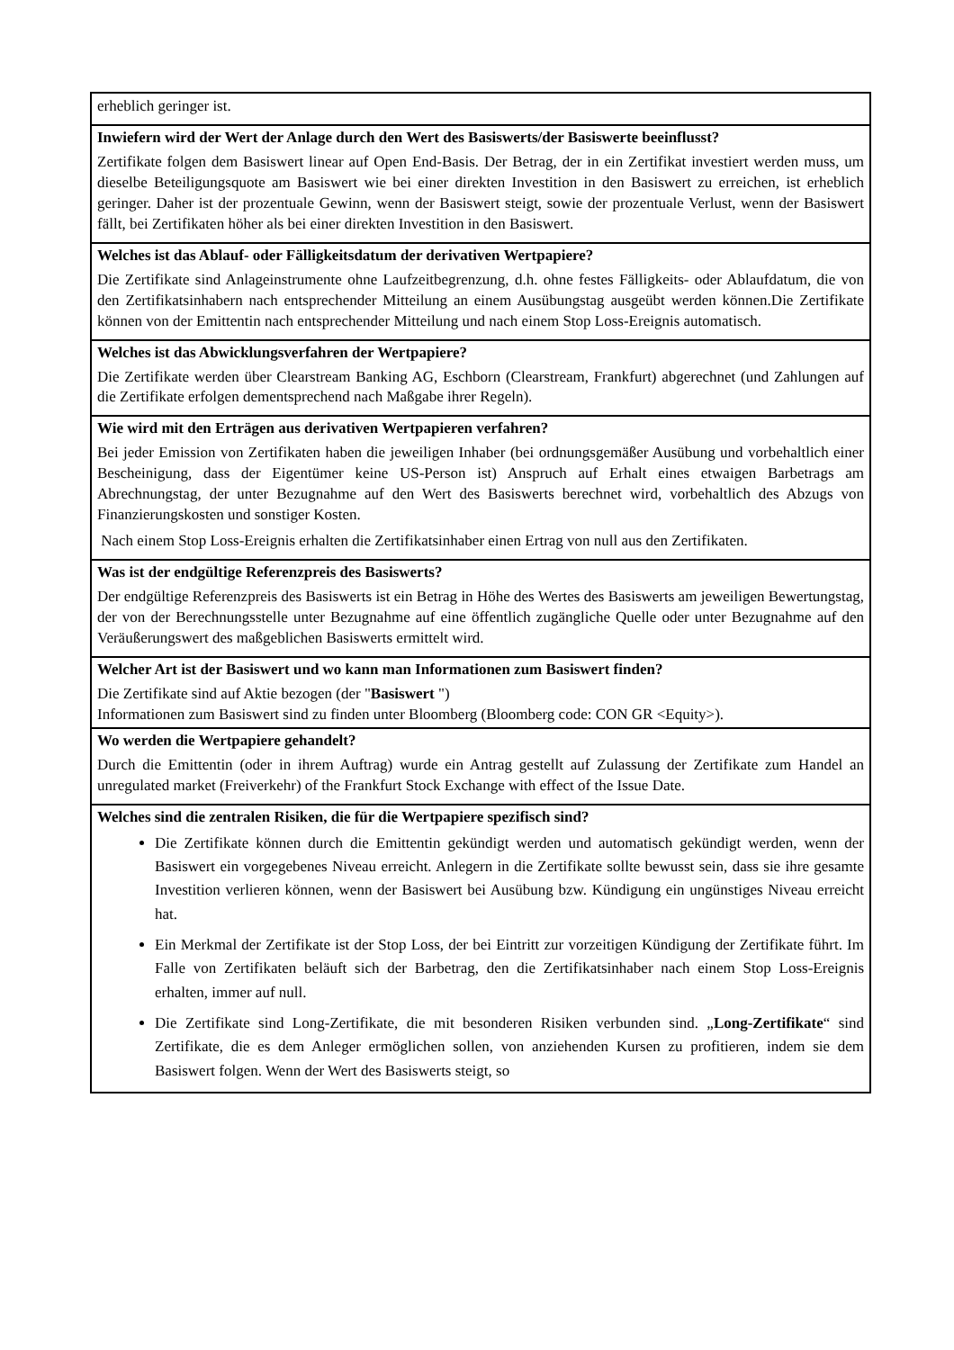erheblich geringer ist.
Inwiefern wird der Wert der Anlage durch den Wert des Basiswerts/der Basiswerte beeinflusst?
Zertifikate folgen dem Basiswert linear auf Open End-Basis. Der Betrag, der in ein Zertifikat investiert werden muss, um dieselbe Beteiligungsquote am Basiswert wie bei einer direkten Investition in den Basiswert zu erreichen, ist erheblich geringer. Daher ist der prozentuale Gewinn, wenn der Basiswert steigt, sowie der prozentuale Verlust, wenn der Basiswert fällt, bei Zertifikaten höher als bei einer direkten Investition in den Basiswert.
Welches ist das Ablauf- oder Fälligkeitsdatum der derivativen Wertpapiere?
Die Zertifikate sind Anlageinstrumente ohne Laufzeitbegrenzung, d.h. ohne festes Fälligkeits- oder Ablaufdatum, die von den Zertifikatsinhabern nach entsprechender Mitteilung an einem Ausübungstag ausgeübt werden können.Die Zertifikate können von der Emittentin nach entsprechender Mitteilung und nach einem Stop Loss-Ereignis automatisch.
Welches ist das Abwicklungsverfahren der Wertpapiere?
Die Zertifikate werden über Clearstream Banking AG, Eschborn (Clearstream, Frankfurt) abgerechnet (und Zahlungen auf die Zertifikate erfolgen dementsprechend nach Maßgabe ihrer Regeln).
Wie wird mit den Erträgen aus derivativen Wertpapieren verfahren?
Bei jeder Emission von Zertifikaten haben die jeweiligen Inhaber (bei ordnungsgemäßer Ausübung und vorbehaltlich einer Bescheinigung, dass der Eigentümer keine US-Person ist) Anspruch auf Erhalt eines etwaigen Barbetrags am Abrechnungstag, der unter Bezugnahme auf den Wert des Basiswerts berechnet wird, vorbehaltlich des Abzugs von Finanzierungskosten und sonstiger Kosten.
Nach einem Stop Loss-Ereignis erhalten die Zertifikatsinhaber einen Ertrag von null aus den Zertifikaten.
Was ist der endgültige Referenzpreis des Basiswerts?
Der endgültige Referenzpreis des Basiswerts ist ein Betrag in Höhe des Wertes des Basiswerts am jeweiligen Bewertungstag, der von der Berechnungsstelle unter Bezugnahme auf eine öffentlich zugängliche Quelle oder unter Bezugnahme auf den Veräußerungswert des maßgeblichen Basiswerts ermittelt wird.
Welcher Art ist der Basiswert und wo kann man Informationen zum Basiswert finden?
Die Zertifikate sind auf Aktie bezogen (der "Basiswert ")
Informationen zum Basiswert sind zu finden unter Bloomberg (Bloomberg code: CON GR <Equity>).
Wo werden die Wertpapiere gehandelt?
Durch die Emittentin (oder in ihrem Auftrag) wurde ein Antrag gestellt auf Zulassung der Zertifikate zum Handel an unregulated market (Freiverkehr) of the Frankfurt Stock Exchange with effect of the Issue Date.
Welches sind die zentralen Risiken, die für die Wertpapiere spezifisch sind?
Die Zertifikate können durch die Emittentin gekündigt werden und automatisch gekündigt werden, wenn der Basiswert ein vorgegebenes Niveau erreicht. Anlegern in die Zertifikate sollte bewusst sein, dass sie ihre gesamte Investition verlieren können, wenn der Basiswert bei Ausübung bzw. Kündigung ein ungünstiges Niveau erreicht hat.
Ein Merkmal der Zertifikate ist der Stop Loss, der bei Eintritt zur vorzeitigen Kündigung der Zertifikate führt. Im Falle von Zertifikaten beläuft sich der Barbetrag, den die Zertifikatsinhaber nach einem Stop Loss-Ereignis erhalten, immer auf null.
Die Zertifikate sind Long-Zertifikate, die mit besonderen Risiken verbunden sind. „Long-Zertifikate“ sind Zertifikate, die es dem Anleger ermöglichen sollen, von anziehenden Kursen zu profitieren, indem sie dem Basiswert folgen. Wenn der Wert des Basiswerts steigt, so